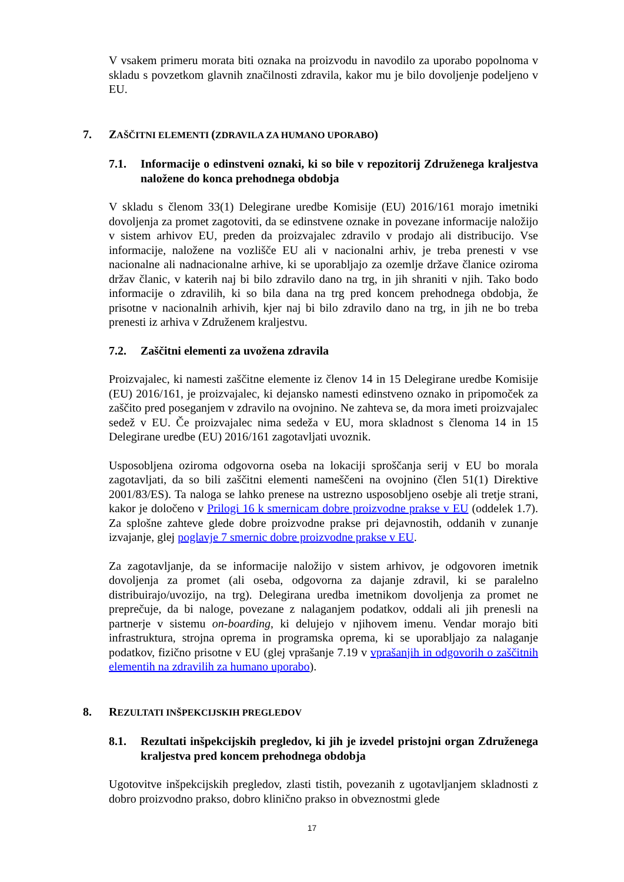V vsakem primeru morata biti oznaka na proizvodu in navodilo za uporabo popolnoma v skladu s povzetkom glavnih značilnosti zdravila, kakor mu je bilo dovoljenje podeljeno v EU.
7. ZAŠČITNI ELEMENTI (ZDRAVILA ZA HUMANO UPORABO)
7.1. Informacije o edinstveni oznaki, ki so bile v repozitorij Združenega kraljestva naložene do konca prehodnega obdobja
V skladu s členom 33(1) Delegirane uredbe Komisije (EU) 2016/161 morajo imetniki dovoljenja za promet zagotoviti, da se edinstvene oznake in povezane informacije naložijo v sistem arhivov EU, preden da proizvajalec zdravilo v prodajo ali distribucijo. Vse informacije, naložene na vozlišče EU ali v nacionalni arhiv, je treba prenesti v vse nacionalne ali nadnacionalne arhive, ki se uporabljajo za ozemlje države članice oziroma držav članic, v katerih naj bi bilo zdravilo dano na trg, in jih shraniti v njih. Tako bodo informacije o zdravilih, ki so bila dana na trg pred koncem prehodnega obdobja, že prisotne v nacionalnih arhivih, kjer naj bi bilo zdravilo dano na trg, in jih ne bo treba prenesti iz arhiva v Združenem kraljestvu.
7.2. Zaščitni elementi za uvožena zdravila
Proizvajalec, ki namesti zaščitne elemente iz členov 14 in 15 Delegirane uredbe Komisije (EU) 2016/161, je proizvajalec, ki dejansko namesti edinstveno oznako in pripomoček za zaščito pred poseganjem v zdravilo na ovojnino. Ne zahteva se, da mora imeti proizvajalec sedež v EU. Če proizvajalec nima sedeža v EU, mora skladnost s členoma 14 in 15 Delegirane uredbe (EU) 2016/161 zagotavljati uvoznik.
Usposobljena oziroma odgovorna oseba na lokaciji sproščanja serij v EU bo morala zagotavljati, da so bili zaščitni elementi nameščeni na ovojnino (člen 51(1) Direktive 2001/83/ES). Ta naloga se lahko prenese na ustrezno usposobljeno osebje ali tretje strani, kakor je določeno v Prilogi 16 k smernicam dobre proizvodne prakse v EU (oddelek 1.7). Za splošne zahteve glede dobre proizvodne prakse pri dejavnostih, oddanih v zunanje izvajanje, glej poglavje 7 smernic dobre proizvodne prakse v EU.
Za zagotavljanje, da se informacije naložijo v sistem arhivov, je odgovoren imetnik dovoljenja za promet (ali oseba, odgovorna za dajanje zdravil, ki se paralelno distribuirajo/uvozijo, na trg). Delegirana uredba imetnikom dovoljenja za promet ne preprečuje, da bi naloge, povezane z nalaganjem podatkov, oddali ali jih prenesli na partnerje v sistemu on-boarding, ki delujejo v njihovem imenu. Vendar morajo biti infrastruktura, strojna oprema in programska oprema, ki se uporabljajo za nalaganje podatkov, fizično prisotne v EU (glej vprašanje 7.19 v vprašanjih in odgovorih o zaščitnih elementih na zdravilih za humano uporabo).
8. REZULTATI INŠPEKCIJSKIH PREGLEDOV
8.1. Rezultati inšpekcijskih pregledov, ki jih je izvedel pristojni organ Združenega kraljestva pred koncem prehodnega obdobja
Ugotovitve inšpekcijskih pregledov, zlasti tistih, povezanih z ugotavljanjem skladnosti z dobro proizvodno prakso, dobro klinično prakso in obveznostmi glede
17